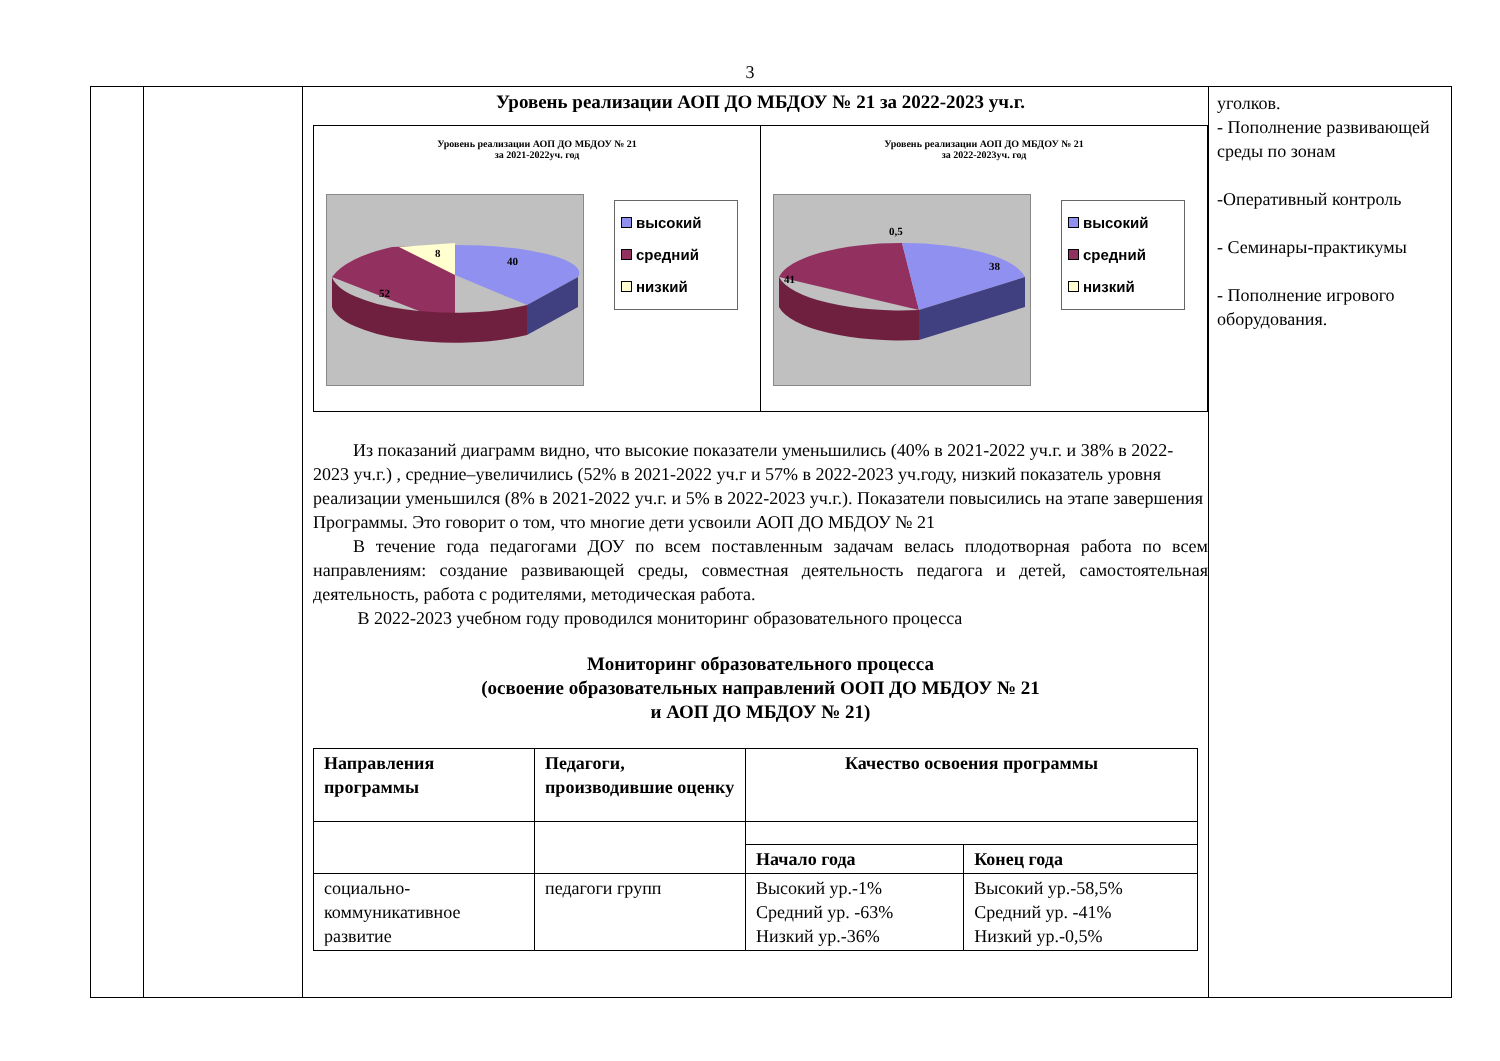3
Уровень реализации АОП ДО МБДОУ № 21 за 2022-2023 уч.г.
Уровень реализации АОП ДО МБДОУ № 21
за 2021-2022уч. год
52
40
8
высокий
средний
низкий
Уровень реализации АОП ДО МБДОУ № 21
за 2022-2023уч. год
41
38
0,5
высокий
средний
низкий
Из показаний диаграмм видно, что высокие показатели уменьшились (40% в 2021-2022 уч.г. и 38% в 2022-2023 уч.г.) , средние–увеличились (52% в 2021-2022 уч.г и 57% в 2022-2023 уч.году, низкий показатель уровня реализации уменьшился (8% в 2021-2022 уч.г. и 5% в 2022-2023 уч.г.). Показатели повысились на этапе завершения Программы. Это говорит о том, что многие дети усвоили АОП ДО МБДОУ № 21
В течение года педагогами ДОУ по всем поставленным задачам велась плодотворная работа по всем направлениям: создание развивающей среды, совместная деятельность педагога и детей, самостоятельная деятельность, работа с родителями, методическая работа.
В 2022-2023 учебном году проводился мониторинг образовательного процесса
Мониторинг образовательного процесса
(освоение образовательных направлений ООП ДО МБДОУ № 21
и АОП ДО МБДОУ № 21)
| Направления программы | Педагоги, производившие оценку | Качество освоения программы | |
| --- | --- | --- | --- |
| | | Начало года | Конец года |
| социально-коммуникативное развитие | педагоги групп | Высокий ур.-1% Средний ур. -63% Низкий ур.-36% | Высокий ур.-58,5% Средний ур. -41% Низкий ур.-0,5% |
уголков.
- Пополнение развивающей среды по зонам
-Оперативный контроль
- Семинары-практикумы
- Пополнение игрового оборудования.